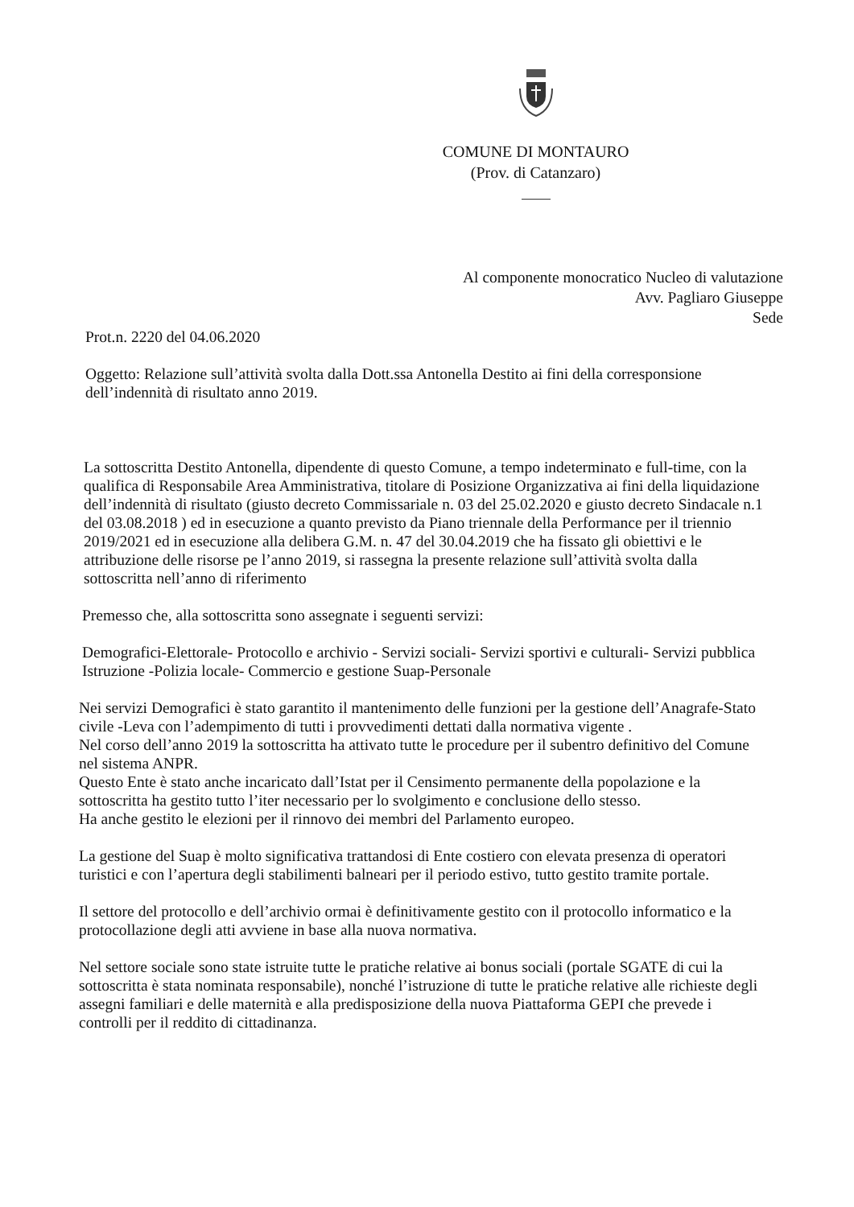COMUNE DI MONTAURO
(Prov. di Catanzaro)
Al componente monocratico Nucleo di valutazione
Avv. Pagliaro Giuseppe
Sede
Prot.n. 2220 del 04.06.2020
Oggetto: Relazione sull’attività svolta dalla Dott.ssa Antonella Destito ai fini della corresponsione dell’indennità di risultato anno 2019.
La sottoscritta Destito Antonella, dipendente di questo Comune, a tempo indeterminato e full-time, con la qualifica di Responsabile Area Amministrativa, titolare di Posizione Organizzativa ai fini della liquidazione dell’indennità di risultato (giusto decreto Commissariale n. 03 del 25.02.2020 e giusto decreto Sindacale n.1 del 03.08.2018 ) ed in esecuzione a quanto previsto da Piano triennale della Performance per il triennio 2019/2021 ed in esecuzione alla delibera G.M. n. 47 del 30.04.2019 che ha fissato gli obiettivi e le attribuzione delle risorse pe l’anno 2019, si rassegna la presente relazione sull’attività svolta dalla sottoscritta nell’anno di riferimento
Premesso che, alla sottoscritta sono assegnate i seguenti servizi:
Demografici-Elettorale- Protocollo e archivio - Servizi sociali- Servizi sportivi e culturali- Servizi pubblica Istruzione -Polizia locale- Commercio e gestione Suap-Personale
Nei servizi Demografici è stato garantito il mantenimento delle funzioni per la gestione dell’Anagrafe-Stato civile -Leva con l’adempimento di tutti i provvedimenti dettati dalla normativa vigente .
Nel corso dell’anno 2019 la sottoscritta ha attivato tutte le procedure per il subentro definitivo del Comune nel sistema ANPR.
Questo Ente è stato anche incaricato dall’Istat per il Censimento permanente della popolazione e la sottoscritta ha gestito tutto l’iter necessario per lo svolgimento e conclusione dello stesso.
Ha anche gestito le elezioni per il rinnovo dei membri del Parlamento europeo.
La gestione del Suap è molto significativa trattandosi di Ente costiero con elevata presenza di operatori turistici e con l’apertura degli stabilimenti balneari per il periodo estivo, tutto gestito tramite portale.
Il settore del protocollo e dell’archivio ormai è definitivamente gestito con il protocollo informatico e la protocollazione degli atti avviene in base alla nuova normativa.
Nel settore sociale sono state istruite tutte le pratiche relative ai bonus sociali (portale SGATE di cui la sottoscritta è stata nominata responsabile), nonché l’istruzione di tutte le pratiche relative alle richieste degli assegni familiari e delle maternità e alla predisposizione della nuova Piattaforma GEPI che prevede i controlli per il reddito di cittadinanza.